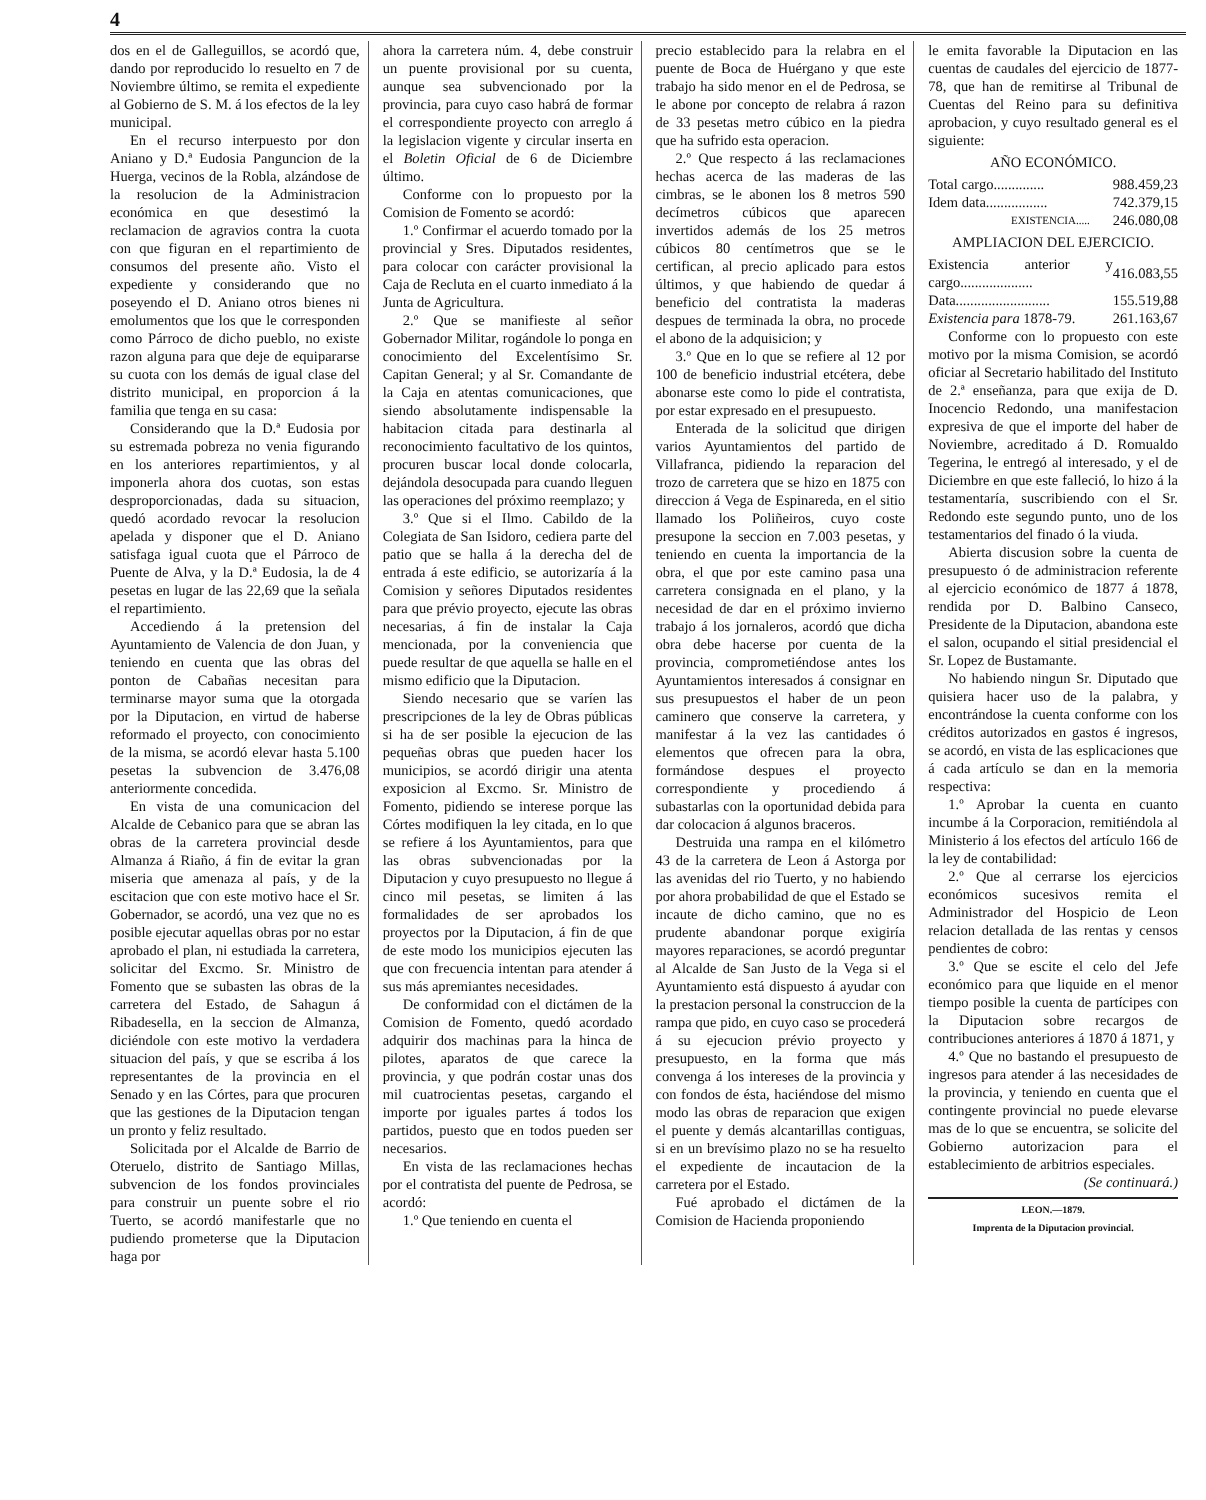4
dos en el de Galleguillos, se acordó que, dando por reproducido lo resuelto en 7 de Noviembre último, se remita el expediente al Gobierno de S. M. á los efectos de la ley municipal.
En el recurso interpuesto por don Aniano y D.ª Eudosia Panguncion de la Huerga, vecinos de la Robla, alzándose de la resolucion de la Administracion económica en que desestimó la reclamacion de agravios contra la cuota con que figuran en el repartimiento de consumos del presente año. Visto el expediente y considerando que no poseyendo el D. Aniano otros bienes ni emolumentos que los que le corresponden como Párroco de dicho pueblo, no existe razon alguna para que deje de equipararse su cuota con los demás de igual clase del distrito municipal, en proporcion á la familia que tenga en su casa:
Considerando que la D.ª Eudosia por su estremada pobreza no venia figurando en los anteriores repartimientos, y al imponerla ahora dos cuotas, son estas desproporcionadas, dada su situacion, quedó acordado revocar la resolucion apelada y disponer que el D. Aniano satisfaga igual cuota que el Párroco de Puente de Alva, y la D.ª Eudosia, la de 4 pesetas en lugar de las 22,69 que la señala el repartimiento.
Accediendo á la pretension del Ayuntamiento de Valencia de don Juan, y teniendo en cuenta que las obras del ponton de Cabañas necesitan para terminarse mayor suma que la otorgada por la Diputacion, en virtud de haberse reformado el proyecto, con conocimiento de la misma, se acordó elevar hasta 5.100 pesetas la subvencion de 3.476,08 anteriormente concedida.
En vista de una comunicacion del Alcalde de Cebanico para que se abran las obras de la carretera provincial desde Almanza á Riaño, á fin de evitar la gran miseria que amenaza al país, y de la escitacion que con este motivo hace el Sr. Gobernador, se acordó, una vez que no es posible ejecutar aquellas obras por no estar aprobado el plan, ni estudiada la carretera, solicitar del Excmo. Sr. Ministro de Fomento que se subasten las obras de la carretera del Estado, de Sahagun á Ribadesella, en la seccion de Almanza, diciéndole con este motivo la verdadera situacion del país, y que se escriba á los representantes de la provincia en el Senado y en las Córtes, para que procuren que las gestiones de la Diputacion tengan un pronto y feliz resultado.
Solicitada por el Alcalde de Barrio de Oteruelo, distrito de Santiago Millas, subvencion de los fondos provinciales para construir un puente sobre el rio Tuerto, se acordó manifestarle que no pudiendo prometerse que la Diputacion haga por
ahora la carretera núm. 4, debe construir un puente provisional por su cuenta, aunque sea subvencionado por la provincia, para cuyo caso habrá de formar el correspondiente proyecto con arreglo á la legislacion vigente y circular inserta en el Boletin Oficial de 6 de Diciembre último.
Conforme con lo propuesto por la Comision de Fomento se acordó:
1.º Confirmar el acuerdo tomado por la provincial y Sres. Diputados residentes, para colocar con carácter provisional la Caja de Recluta en el cuarto inmediato á la Junta de Agricultura.
2.º Que se manifieste al señor Gobernador Militar, rogándole lo ponga en conocimiento del Excelentísimo Sr. Capitan General; y al Sr. Comandante de la Caja en atentas comunicaciones, que siendo absolutamente indispensable la habitacion citada para destinarla al reconocimiento facultativo de los quintos, procuren buscar local donde colocarla, dejándola desocupada para cuando lleguen las operaciones del próximo reemplazo; y
3.º Que si el Ilmo. Cabildo de la Colegiata de San Isidoro, cediera parte del patio que se halla á la derecha del de entrada á este edificio, se autorizaría á la Comision y señores Diputados residentes para que prévio proyecto, ejecute las obras necesarias, á fin de instalar la Caja mencionada, por la conveniencia que puede resultar de que aquella se halle en el mismo edificio que la Diputacion.
Siendo necesario que se varíen las prescripciones de la ley de Obras públicas si ha de ser posible la ejecucion de las pequeñas obras que pueden hacer los municipios, se acordó dirigir una atenta exposicion al Excmo. Sr. Ministro de Fomento, pidiendo se interese porque las Córtes modifiquen la ley citada, en lo que se refiere á los Ayuntamientos, para que las obras subvencionadas por la Diputacion y cuyo presupuesto no llegue á cinco mil pesetas, se limiten á las formalidades de ser aprobados los proyectos por la Diputacion, á fin de que de este modo los municipios ejecuten las que con frecuencia intentan para atender á sus más apremiantes necesidades.
De conformidad con el dictámen de la Comision de Fomento, quedó acordado adquirir dos machinas para la hinca de pilotes, aparatos de que carece la provincia, y que podrán costar unas dos mil cuatrocientas pesetas, cargando el importe por iguales partes á todos los partidos, puesto que en todos pueden ser necesarios.
En vista de las reclamaciones hechas por el contratista del puente de Pedrosa, se acordó:
1.º Que teniendo en cuenta el
precio establecido para la relabra en el puente de Boca de Huérgano y que este trabajo ha sido menor en el de Pedrosa, se le abone por concepto de relabra á razon de 33 pesetas metro cúbico en la piedra que ha sufrido esta operacion.
2.º Que respecto á las reclamaciones hechas acerca de las maderas de las cimbras, se le abonen los 8 metros 590 decímetros cúbicos que aparecen invertidos además de los 25 metros cúbicos 80 centímetros que se le certifican, al precio aplicado para estos últimos, y que habiendo de quedar á beneficio del contratista la maderas despues de terminada la obra, no procede el abono de la adquisicion; y
3.º Que en lo que se refiere al 12 por 100 de beneficio industrial etcétera, debe abonarse este como lo pide el contratista, por estar expresado en el presupuesto.
Enterada de la solicitud que dirigen varios Ayuntamientos del partido de Villafranca, pidiendo la reparacion del trozo de carretera que se hizo en 1875 con direccion á Vega de Espinareda, en el sitio llamado los Poliñeiros, cuyo coste presupone la seccion en 7.003 pesetas, y teniendo en cuenta la importancia de la obra, el que por este camino pasa una carretera consignada en el plano, y la necesidad de dar en el próximo invierno trabajo á los jornaleros, acordó que dicha obra debe hacerse por cuenta de la provincia, comprometiéndose antes los Ayuntamientos interesados á consignar en sus presupuestos el haber de un peon caminero que conserve la carretera, y manifestar á la vez las cantidades ó elementos que ofrecen para la obra, formándose despues el proyecto correspondiente y procediendo á subastarlas con la oportunidad debida para dar colocacion á algunos braceros.
Destruida una rampa en el kilómetro 43 de la carretera de Leon á Astorga por las avenidas del rio Tuerto, y no habiendo por ahora probabilidad de que el Estado se incaute de dicho camino, que no es prudente abandonar porque exigiría mayores reparaciones, se acordó preguntar al Alcalde de San Justo de la Vega si el Ayuntamiento está dispuesto á ayudar con la prestacion personal la construccion de la rampa que pido, en cuyo caso se procederá á su ejecucion prévio proyecto y presupuesto, en la forma que más convenga á los intereses de la provincia y con fondos de ésta, haciéndose del mismo modo las obras de reparacion que exigen el puente y demás alcantarillas contiguas, si en un brevísimo plazo no se ha resuelto el expediente de incautacion de la carretera por el Estado.
Fué aprobado el dictámen de la Comision de Hacienda proponiendo
le emita favorable la Diputacion en las cuentas de caudales del ejercicio de 1877-78, que han de remitirse al Tribunal de Cuentas del Reino para su definitiva aprobacion, y cuyo resultado general es el siguiente:
AÑO ECONÓMICO.
| Total cargo.............. | 988.459,23 |
| Idem data................. | 742.379,15 |
| EXISTENCIA..... | 246.080,08 |
AMPLIACION DEL EJERCICIO.
| Existencia anterior y cargo.................... | 416.083,55 |
| Data.......................... | 155.519,88 |
| Existencia para 1878-79. | 261.163,67 |
Conforme con lo propuesto con este motivo por la misma Comision, se acordó oficiar al Secretario habilitado del Instituto de 2.ª enseñanza, para que exija de D. Inocencio Redondo, una manifestacion expresiva de que el importe del haber de Noviembre, acreditado á D. Romualdo Tegerina, le entregó al interesado, y el de Diciembre en que este falleció, lo hizo á la testamentaría, suscribiendo con el Sr. Redondo este segundo punto, uno de los testamentarios del finado ó la viuda.
Abierta discusion sobre la cuenta de presupuesto ó de administracion referente al ejercicio económico de 1877 á 1878, rendida por D. Balbino Canseco, Presidente de la Diputacion, abandona este el salon, ocupando el sitial presidencial el Sr. Lopez de Bustamante.
No habiendo ningun Sr. Diputado que quisiera hacer uso de la palabra, y encontrándose la cuenta conforme con los créditos autorizados en gastos é ingresos, se acordó, en vista de las esplicaciones que á cada artículo se dan en la memoria respectiva:
1.º Aprobar la cuenta en cuanto incumbe á la Corporacion, remitiéndola al Ministerio á los efectos del artículo 166 de la ley de contabilidad:
2.º Que al cerrarse los ejercicios económicos sucesivos remita el Administrador del Hospicio de Leon relacion detallada de las rentas y censos pendientes de cobro:
3.º Que se escite el celo del Jefe económico para que liquide en el menor tiempo posible la cuenta de partícipes con la Diputacion sobre recargos de contribuciones anteriores á 1870 á 1871, y
4.º Que no bastando el presupuesto de ingresos para atender á las necesidades de la provincia, y teniendo en cuenta que el contingente provincial no puede elevarse mas de lo que se encuentra, se solicite del Gobierno autorizacion para el establecimiento de arbitrios especiales.
(Se continuará.)
LEON.—1879.
Imprenta de la Diputacion provincial.